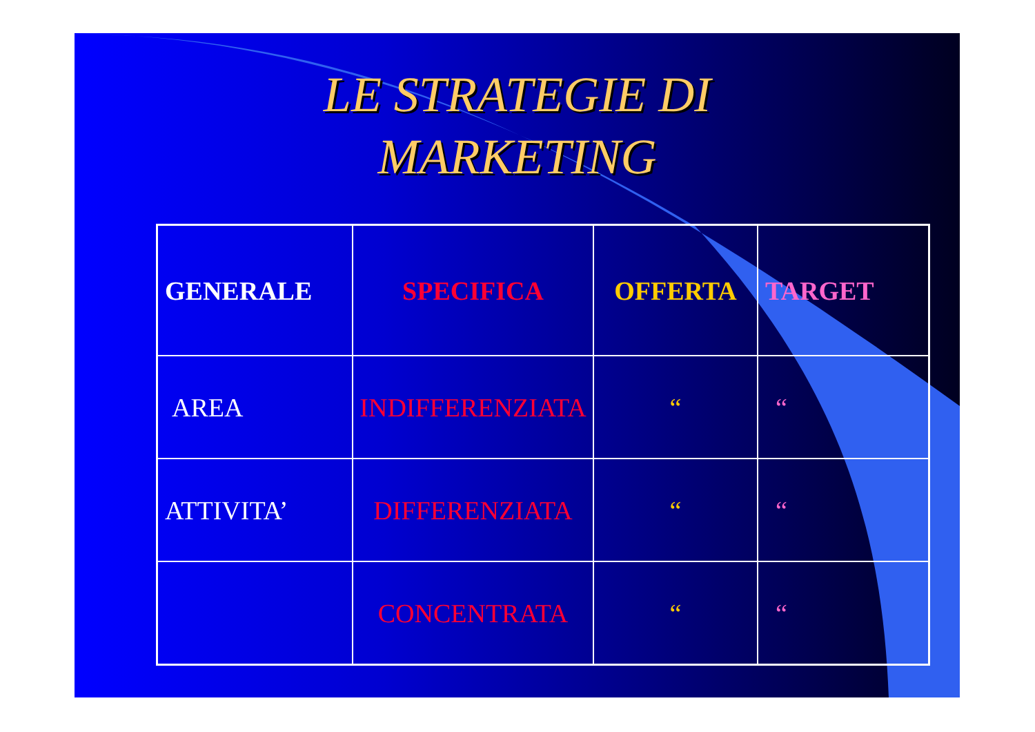LE STRATEGIE DI
MARKETING
| GENERALE | SPECIFICA | OFFERTA | TARGET |
| AREA | INDIFFERENZIATA | “ | “ |
| ATTIVITA’ | DIFFERENZIATA | “ | “ |
| | CONCENTRATA | “ | “ |